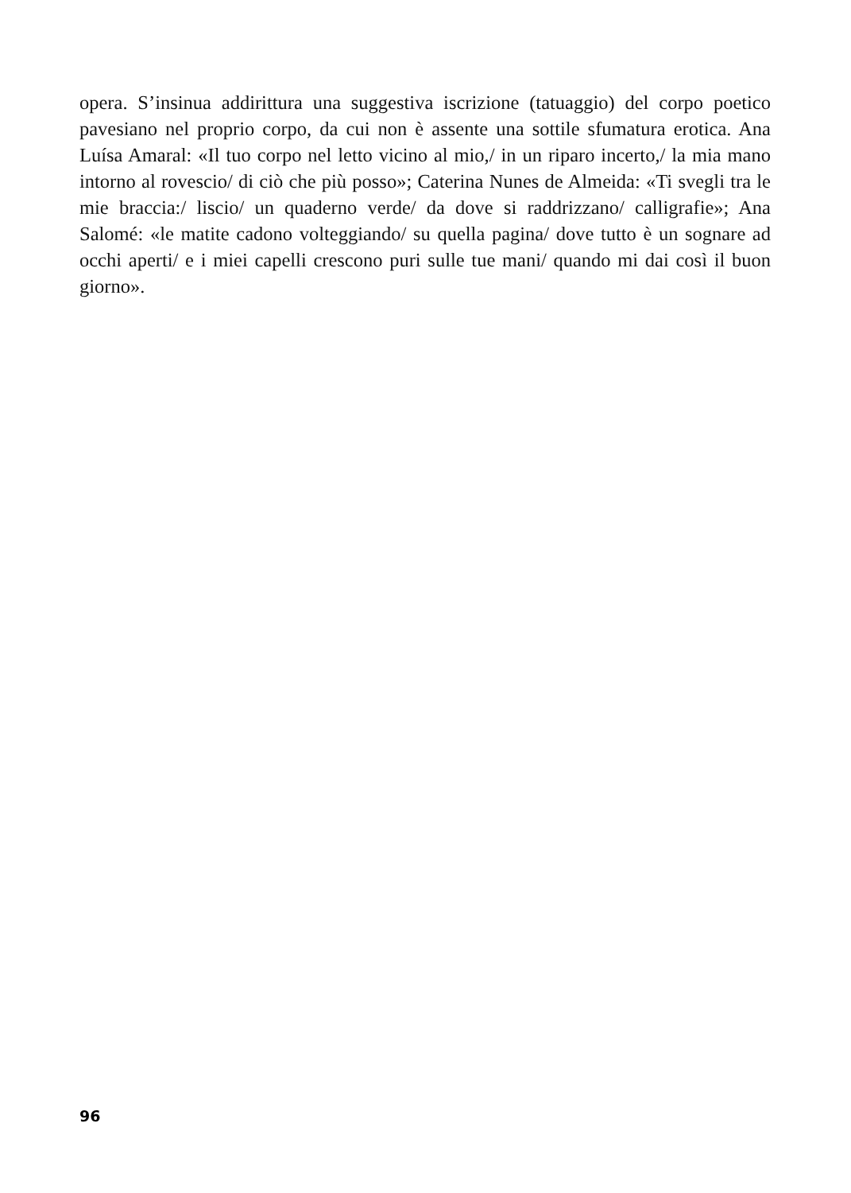opera. S’insinua addirittura una suggestiva iscrizione (tatuaggio) del corpo poetico pavesiano nel proprio corpo, da cui non è assente una sottile sfumatura erotica. Ana Luísa Amaral: «Il tuo corpo nel letto vicino al mio,/ in un riparo incerto,/ la mia mano intorno al rovescio/ di ciò che più posso»; Caterina Nunes de Almeida: «Ti svegli tra le mie braccia:/ liscio/ un quaderno verde/ da dove si raddrizzano/ calligrafie»; Ana Salomé: «le matite cadono volteggiando/ su quella pagina/ dove tutto è un sognare ad occhi aperti/ e i miei capelli crescono puri sulle tue mani/ quando mi dai così il buon giorno».
96